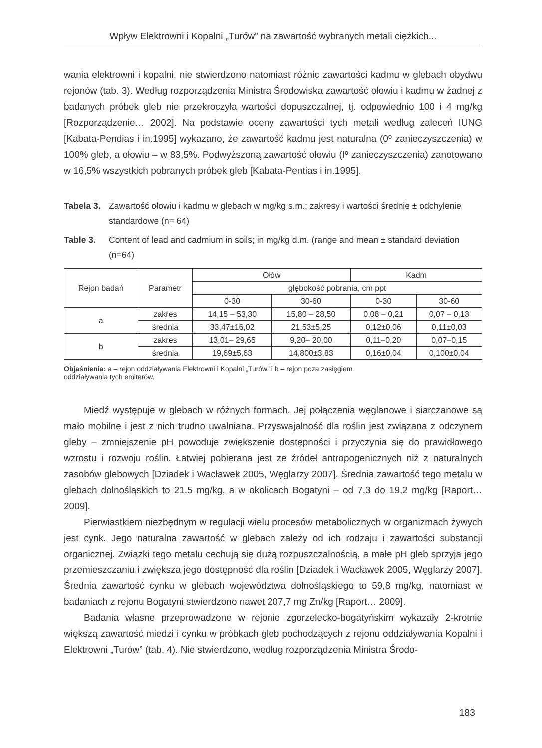Wpływ Elektrowni i Kopalni „Turów” na zawartość wybranych metali ciężkich...
wania elektrowni i kopalni, nie stwierdzono natomiast różnic zawartości kadmu w glebach obydwu rejonów (tab. 3). Według rozporządzenia Ministra Środowiska zawartość ołowiu i kadmu w żadnej z badanych próbek gleb nie przekroczyła wartości dopuszczalnej, tj. odpowiednio 100 i 4 mg/kg [Rozporządzenie… 2002]. Na podstawie oceny zawartości tych metali według zaleceń IUNG [Kabata-Pendias i in.1995] wykazano, że zawartość kadmu jest naturalna (0º zanieczyszczenia) w 100% gleb, a ołowiu – w 83,5%. Podwyższoną zawartość ołowiu (Iº zanieczyszczenia) zanotowano w 16,5% wszystkich pobranych próbek gleb [Kabata-Pentias i in.1995].
Tabela 3. Zawartość ołowiu i kadmu w glebach w mg/kg s.m.; zakresy i wartości średnie ± odchylenie standardowe (n= 64)
Table 3. Content of lead and cadmium in soils; in mg/kg d.m. (range and mean ± standard deviation (n=64)
| Rejon badań | Parametr | Ołów | | Kadm | |
| | | głębokość pobrania, cm ppt | | | |
| | | 0-30 | 30-60 | 0-30 | 30-60 |
| a | zakres | 14,15 – 53,30 | 15,80 – 28,50 | 0,08 – 0,21 | 0,07 – 0,13 |
| | średnia | 33,47±16,02 | 21,53±5,25 | 0,12±0,06 | 0,11±0,03 |
| b | zakres | 13,01– 29,65 | 9,20– 20,00 | 0,11–0,20 | 0,07–0,15 |
| | średnia | 19,69±5,63 | 14,800±3,83 | 0,16±0,04 | 0,100±0,04 |
Objaśnienia: a – rejon oddziaływania Elektrowni i Kopalni „Turów” i b – rejon poza zasięgiem
oddziaływania tych emiterów.
Miedź występuje w glebach w różnych formach. Jej połączenia węglanowe i siarczanowe są mało mobilne i jest z nich trudno uwalniana. Przyswajalność dla roślin jest związana z odczynem gleby – zmniejszenie pH powoduje zwiększenie dostępności i przyczynia się do prawidłowego wzrostu i rozwoju roślin. Łatwiej pobierana jest ze źródeł antropogenicznych niż z naturalnych zasobów glebowych [Dziadek i Wacławek 2005, Węglarzy 2007]. Średnia zawartość tego metalu w glebach dolnośląskich to 21,5 mg/kg, a w okolicach Bogatyni – od 7,3 do 19,2 mg/kg [Raport…2009].
Pierwiastkiem niezbędnym w regulacji wielu procesów metabolicznych w organizmach żywych jest cynk. Jego naturalna zawartość w glebach zależy od ich rodzaju i zawartości substancji organicznej. Związki tego metalu cechują się dużą rozpuszczalnością, a małe pH gleb sprzyja jego przemieszczaniu i zwiększa jego dostępność dla roślin [Dziadek i Wacławek 2005, Węglarzy 2007]. Średnia zawartość cynku w glebach województwa dolnośląskiego to 59,8 mg/kg, natomiast w badaniach z rejonu Bogatyni stwierdzono nawet 207,7 mg Zn/kg [Raport… 2009].
Badania własne przeprowadzone w rejonie zgorzelecko-bogatyńskim wykazały 2-krotnie większą zawartość miedzi i cynku w próbkach gleb pochodzących z rejonu oddziaływania Kopalni i Elektrowni „Turów” (tab. 4). Nie stwierdzono, według rozporządzenia Ministra Środo-
183